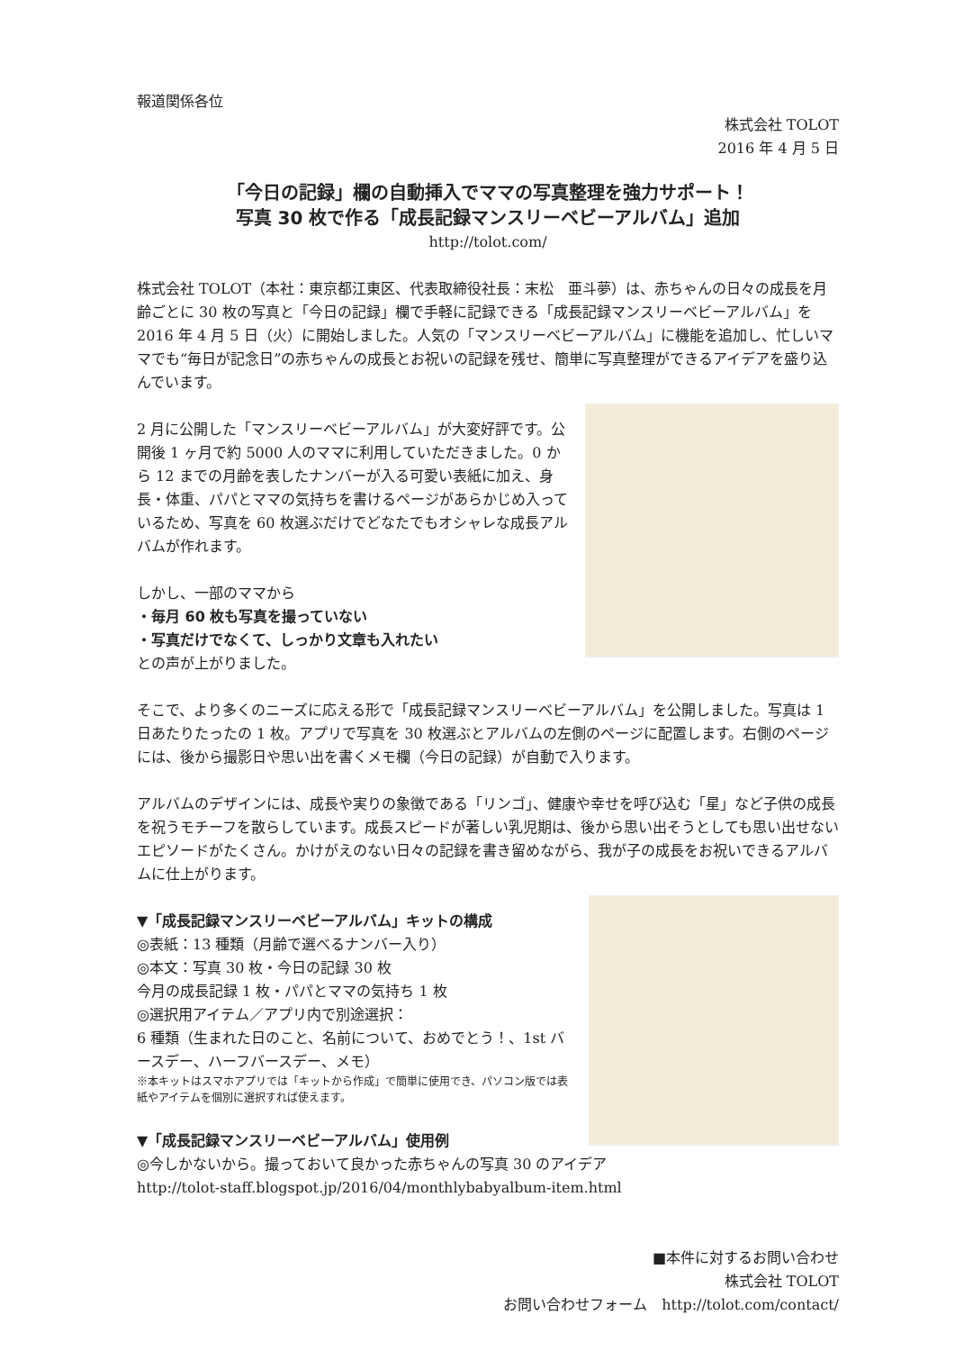報道関係各位
株式会社 TOLOT
2016 年 4 月 5 日
「今日の記録」欄の自動挿入でママの写真整理を強力サポート！
写真 30 枚で作る「成長記録マンスリーベビーアルバム」追加
http://tolot.com/
株式会社 TOLOT（本社：東京都江東区、代表取締役社長：末松　亜斗夢）は、赤ちゃんの日々の成長を月齢ごとに 30 枚の写真と「今日の記録」欄で手軽に記録できる「成長記録マンスリーベビーアルバム」を 2016 年 4 月 5 日（火）に開始しました。人気の「マンスリーベビーアルバム」に機能を追加し、忙しいママでも“毎日が記念日”の赤ちゃんの成長とお祝いの記録を残せ、簡単に写真整理ができるアイデアを盛り込んでいます。
2 月に公開した「マンスリーベビーアルバム」が大変好評です。公開後 1 ヶ月で約 5000 人のママに利用していただきました。0 から 12 までの月齢を表したナンバーが入る可愛い表紙に加え、身長・体重、パパとママの気持ちを書けるページがあらかじめ入っているため、写真を 60 枚選ぶだけでどなたでもオシャレな成長アルバムが作れます。
しかし、一部のママから
・毎月 60 枚も写真を撮っていない
・写真だけでなくて、しっかり文章も入れたい
との声が上がりました。
そこで、より多くのニーズに応える形で「成長記録マンスリーベビーアルバム」を公開しました。写真は 1 日あたりたったの 1 枚。アプリで写真を 30 枚選ぶとアルバムの左側のページに配置します。右側のページには、後から撮影日や思い出を書くメモ欄（今日の記録）が自動で入ります。
アルバムのデザインには、成長や実りの象徴である「リンゴ」、健康や幸せを呼び込む「星」など子供の成長を祝うモチーフを散らしています。成長スピードが著しい乳児期は、後から思い出そうとしても思い出せないエピソードがたくさん。かけがえのない日々の記録を書き留めながら、我が子の成長をお祝いできるアルバムに仕上がります。
▼「成長記録マンスリーベビーアルバム」キットの構成
◎表紙：13 種類（月齢で選べるナンバー入り）
◎本文：写真 30 枚・今日の記録 30 枚
今月の成長記録 1 枚・パパとママの気持ち 1 枚
◎選択用アイテム／アプリ内で別途選択：
6 種類（生まれた日のこと、名前について、おめでとう！、1st バースデー、ハーフバースデー、メモ）
※本キットはスマホアプリでは「キットから作成」で簡単に使用でき、パソコン版では表紙やアイテムを個別に選択すれば使えます。
▼「成長記録マンスリーベビーアルバム」使用例
◎今しかないから。撮っておいて良かった赤ちゃんの写真 30 のアイデア
http://tolot-staff.blogspot.jp/2016/04/monthlybabyalbum-item.html
■本件に対するお問い合わせ
株式会社 TOLOT
お問い合わせフォーム　http://tolot.com/contact/